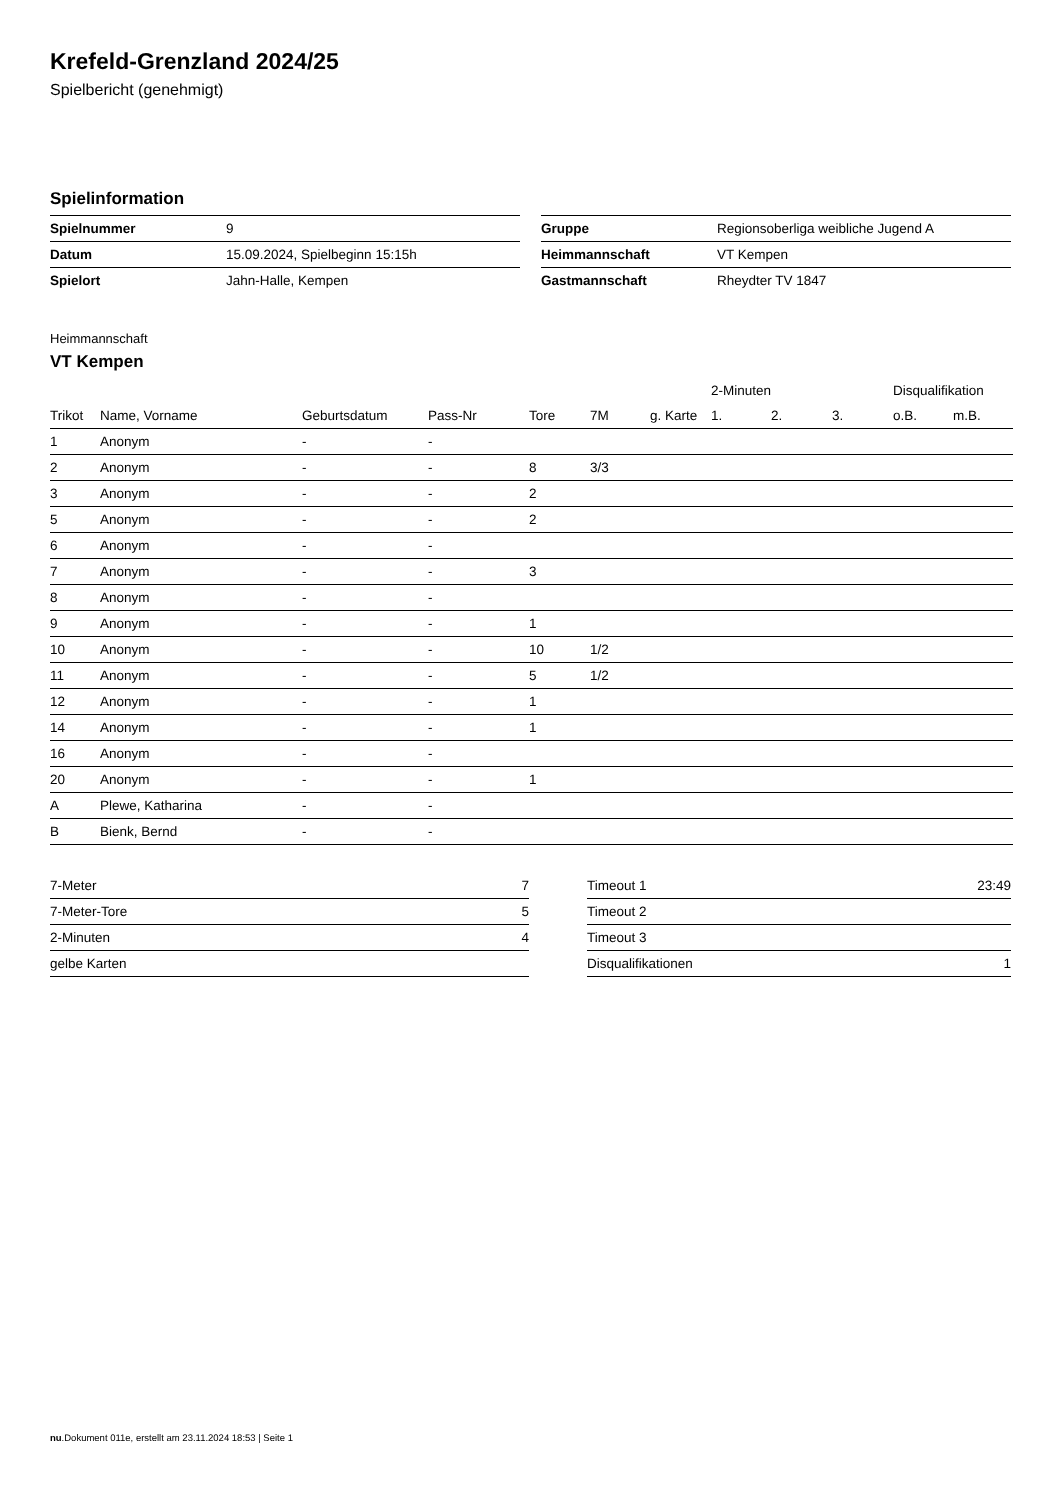Krefeld-Grenzland 2024/25
Spielbericht (genehmigt)
Spielinformation
| Spielnummer | 9 |
| Datum | 15.09.2024, Spielbeginn 15:15h |
| Spielort | Jahn-Halle, Kempen |
| Gruppe | Regionsoberliga weibliche Jugend A |
| Heimmannschaft | VT Kempen |
| Gastmannschaft | Rheydter TV 1847 |
Heimmannschaft
VT Kempen
| | | | | | | | 2-Minuten | | | Disqualifikation | |
| --- | --- | --- | --- | --- | --- | --- | --- | --- | --- | --- | --- |
| Trikot | Name, Vorname | Geburtsdatum | Pass-Nr | Tore | 7M | g. Karte | 1. | 2. | 3. | o.B. | m.B. |
| 1 | Anonym | - | - | | | | | | | | |
| 2 | Anonym | - | - | 8 | 3/3 | | | | | | |
| 3 | Anonym | - | - | 2 | | | | | | | |
| 5 | Anonym | - | - | 2 | | | | | | | |
| 6 | Anonym | - | - | | | | | | | | |
| 7 | Anonym | - | - | 3 | | | | | | | |
| 8 | Anonym | - | - | | | | | | | | |
| 9 | Anonym | - | - | 1 | | | | | | | |
| 10 | Anonym | - | - | 10 | 1/2 | | | | | | |
| 11 | Anonym | - | - | 5 | 1/2 | | | | | | |
| 12 | Anonym | - | - | 1 | | | | | | | |
| 14 | Anonym | - | - | 1 | | | | | | | |
| 16 | Anonym | - | - | | | | | | | | |
| 20 | Anonym | - | - | 1 | | | | | | | |
| A | Plewe, Katharina | - | - | | | | | | | | |
| B | Bienk, Bernd | - | - | | | | | | | | |
| 7-Meter | 7 |
| 7-Meter-Tore | 5 |
| 2-Minuten | 4 |
| gelbe Karten | |
| Timeout 1 | 23:49 |
| Timeout 2 | |
| Timeout 3 | |
| Disqualifikationen | 1 |
nu.Dokument 011e, erstellt am 23.11.2024 18:53 | Seite 1